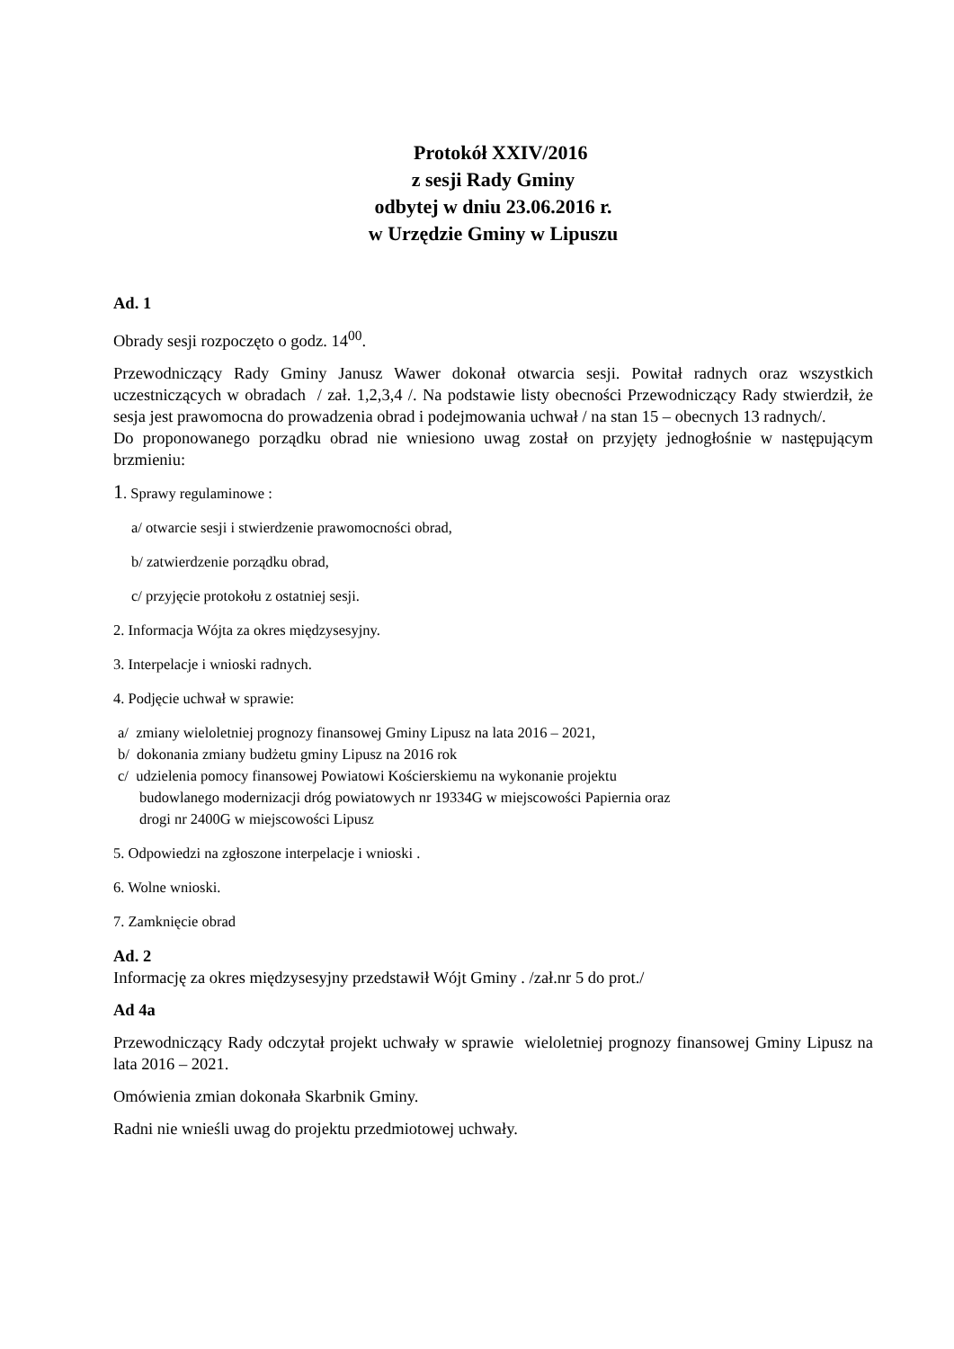Protokół XXIV/2016
z sesji Rady Gminy
odbytej w dniu 23.06.2016 r.
w Urzędzie Gminy w Lipuszu
Ad. 1
Obrady sesji rozpoczęto o godz. 14<sup>00</sup>.
Przewodniczący Rady Gminy Janusz Wawer dokonał otwarcia sesji. Powitał radnych oraz wszystkich uczestniczących w obradach / zał. 1,2,3,4 /. Na podstawie listy obecności Przewodniczący Rady stwierdził, że sesja jest prawomocna do prowadzenia obrad i podejmowania uchwał / na stan 15 – obecnych 13 radnych/.
Do proponowanego porządku obrad nie wniesiono uwag został on przyjęty jednogłośnie w następującym brzmieniu:
1. Sprawy regulaminowe :
a/ otwarcie sesji i stwierdzenie prawomocności obrad,
b/ zatwierdzenie porządku obrad,
c/ przyjęcie protokołu z ostatniej sesji.
2. Informacja Wójta za okres międzysesyjny.
3. Interpelacje i wnioski radnych.
4. Podjęcie uchwał w sprawie:
a/ zmiany wieloletniej prognozy finansowej Gminy Lipusz na lata 2016 – 2021,
b/ dokonania zmiany budżetu gminy Lipusz na 2016 rok
c/ udzielenia pomocy finansowej Powiatowi Kościerskiemu na wykonanie projektu
budowlanego modernizacji dróg powiatowych nr 19334G w miejscowości Papiernia oraz
drogi nr 2400G w miejscowości Lipusz
5. Odpowiedzi na zgłoszone interpelacje i wnioski .
6. Wolne wnioski.
7. Zamknięcie obrad
Ad. 2
Informację za okres międzysesyjny przedstawił Wójt Gminy . /zał.nr 5 do prot./
Ad 4a
Przewodniczący Rady odczytał projekt uchwały w sprawie wieloletniej prognozy finansowej Gminy Lipusz na lata 2016 – 2021.
Omówienia zmian dokonała Skarbnik Gminy.
Radni nie wnieśli uwag do projektu przedmiotowej uchwały.